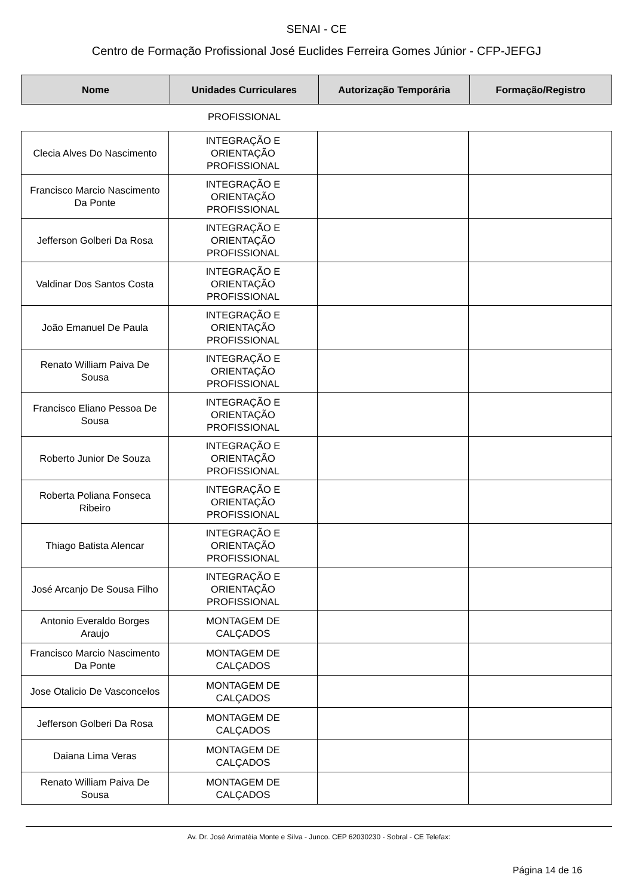SENAI - CE
Centro de Formação Profissional José Euclides Ferreira Gomes Júnior - CFP-JEFGJ
| Nome | Unidades Curriculares | Autorização Temporária | Formação/Registro |
| --- | --- | --- | --- |
| | PROFISSIONAL | | |
| Clecia Alves Do Nascimento | INTEGRAÇÃO E ORIENTAÇÃO PROFISSIONAL | | |
| Francisco Marcio Nascimento Da Ponte | INTEGRAÇÃO E ORIENTAÇÃO PROFISSIONAL | | |
| Jefferson Golberi Da Rosa | INTEGRAÇÃO E ORIENTAÇÃO PROFISSIONAL | | |
| Valdinar Dos Santos Costa | INTEGRAÇÃO E ORIENTAÇÃO PROFISSIONAL | | |
| João Emanuel De Paula | INTEGRAÇÃO E ORIENTAÇÃO PROFISSIONAL | | |
| Renato William Paiva De Sousa | INTEGRAÇÃO E ORIENTAÇÃO PROFISSIONAL | | |
| Francisco Eliano Pessoa De Sousa | INTEGRAÇÃO E ORIENTAÇÃO PROFISSIONAL | | |
| Roberto Junior De Souza | INTEGRAÇÃO E ORIENTAÇÃO PROFISSIONAL | | |
| Roberta Poliana Fonseca Ribeiro | INTEGRAÇÃO E ORIENTAÇÃO PROFISSIONAL | | |
| Thiago Batista Alencar | INTEGRAÇÃO E ORIENTAÇÃO PROFISSIONAL | | |
| José Arcanjo De Sousa Filho | INTEGRAÇÃO E ORIENTAÇÃO PROFISSIONAL | | |
| Antonio Everaldo Borges Araujo | MONTAGEM DE CALÇADOS | | |
| Francisco Marcio Nascimento Da Ponte | MONTAGEM DE CALÇADOS | | |
| Jose Otalicio De Vasconcelos | MONTAGEM DE CALÇADOS | | |
| Jefferson Golberi Da Rosa | MONTAGEM DE CALÇADOS | | |
| Daiana Lima Veras | MONTAGEM DE CALÇADOS | | |
| Renato William Paiva De Sousa | MONTAGEM DE CALÇADOS | | |
Av. Dr. José Arimatéia Monte e Silva - Junco. CEP 62030230 - Sobral - CE Telefax:
Página 14 de 16